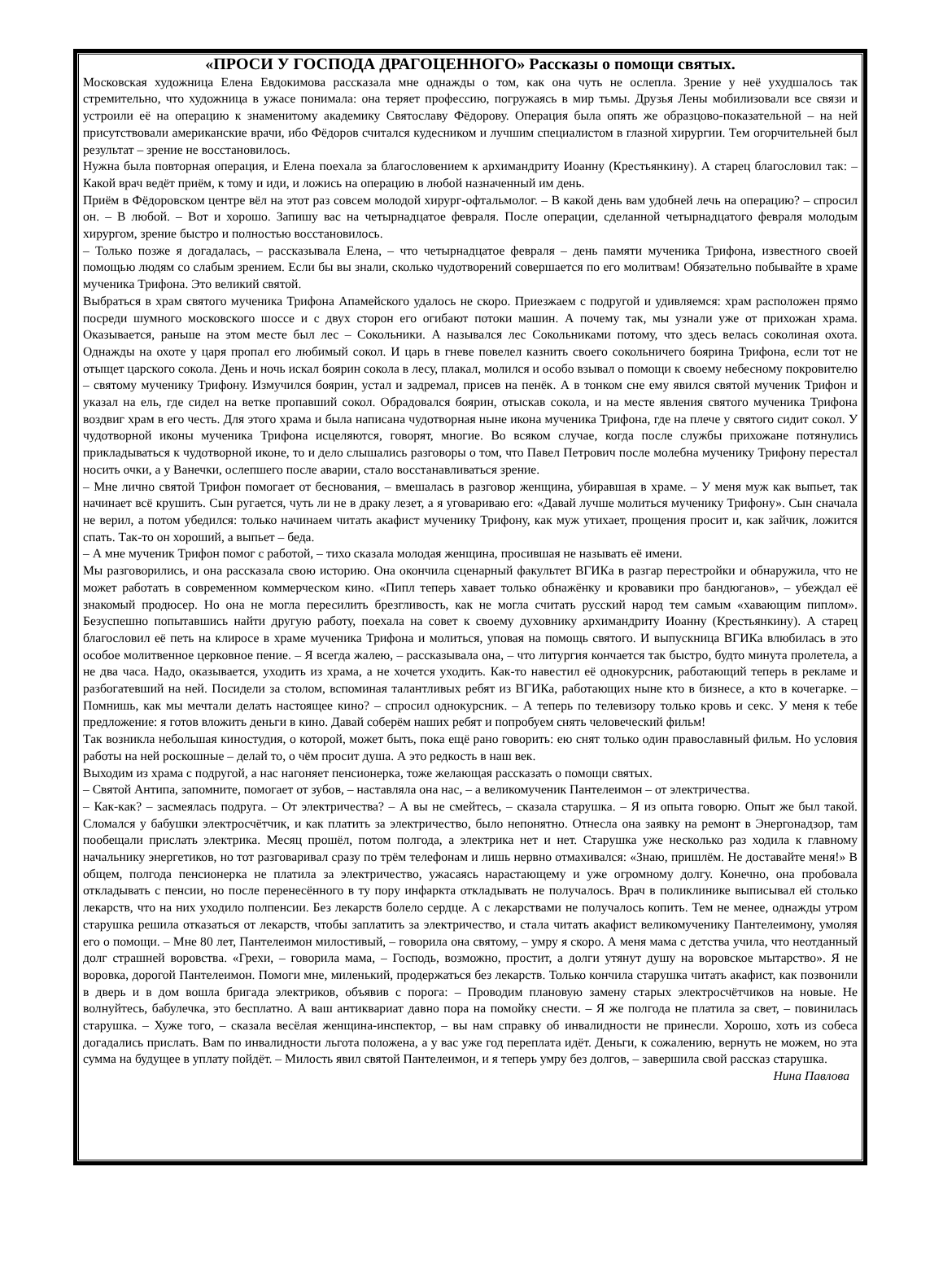«ПРОСИ У ГОСПОДА ДРАГОЦЕННОГО» Рассказы о помощи святых.
Московская художница Елена Евдокимова рассказала мне однажды о том, как она чуть не ослепла. Зрение у неё ухудшалось так стремительно, что художница в ужасе понимала: она теряет профессию, погружаясь в мир тьмы. Друзья Лены мобилизовали все связи и устроили её на операцию к знаменитому академику Святославу Фёдорову. Операция была опять же образцово-показательной – на ней присутствовали американские врачи, ибо Фёдоров считался кудесником и лучшим специалистом в глазной хирургии. Тем огорчительней был результат – зрение не восстановилось.
Нужна была повторная операция, и Елена поехала за благословением к архимандриту Иоанну (Крестьянкину). А старец благословил так: – Какой врач ведёт приём, к тому и иди, и ложись на операцию в любой назначенный им день.
Приём в Фёдоровском центре вёл на этот раз совсем молодой хирург-офтальмолог. – В какой день вам удобней лечь на операцию? – спросил он. – В любой. – Вот и хорошо. Запишу вас на четырнадцатое февраля. После операции, сделанной четырнадцатого февраля молодым хирургом, зрение быстро и полностью восстановилось.
– Только позже я догадалась, – рассказывала Елена, – что четырнадцатое февраля – день памяти мученика Трифона, известного своей помощью людям со слабым зрением. Если бы вы знали, сколько чудотворений совершается по его молитвам! Обязательно побывайте в храме мученика Трифона. Это великий святой.
Выбраться в храм святого мученика Трифона Апамейского удалось не скоро. Приезжаем с подругой и удивляемся: храм расположен прямо посреди шумного московского шоссе и с двух сторон его огибают потоки машин. А почему так, мы узнали уже от прихожан храма. Оказывается, раньше на этом месте был лес – Сокольники. А назывался лес Сокольниками потому, что здесь велась соколиная охота. Однажды на охоте у царя пропал его любимый сокол. И царь в гневе повелел казнить своего сокольничего боярина Трифона, если тот не отыщет царского сокола. День и ночь искал боярин сокола в лесу, плакал, молился и особо взывал о помощи к своему небесному покровителю – святому мученику Трифону. Измучился боярин, устал и задремал, присев на пенёк. А в тонком сне ему явился святой мученик Трифон и указал на ель, где сидел на ветке пропавший сокол. Обрадовался боярин, отыскав сокола, и на месте явления святого мученика Трифона воздвиг храм в его честь. Для этого храма и была написана чудотворная ныне икона мученика Трифона, где на плече у святого сидит сокол. У чудотворной иконы мученика Трифона исцеляются, говорят, многие. Во всяком случае, когда после службы прихожане потянулись прикладываться к чудотворной иконе, то и дело слышались разговоры о том, что Павел Петрович после молебна мученику Трифону перестал носить очки, а у Ванечки, ослепшего после аварии, стало восстанавливаться зрение.
– Мне лично святой Трифон помогает от беснования, – вмешалась в разговор женщина, убиравшая в храме. – У меня муж как выпьет, так начинает всё крушить. Сын ругается, чуть ли не в драку лезет, а я уговариваю его: «Давай лучше молиться мученику Трифону». Сын сначала не верил, а потом убедился: только начинаем читать акафист мученику Трифону, как муж утихает, прощения просит и, как зайчик, ложится спать. Так-то он хороший, а выпьет – беда.
– А мне мученик Трифон помог с работой, – тихо сказала молодая женщина, просившая не называть её имени.
Мы разговорились, и она рассказала свою историю. Она окончила сценарный факультет ВГИКа в разгар перестройки и обнаружила, что не может работать в современном коммерческом кино. «Пипл теперь хавает только обнажёнку и кровавики про бандюганов», – убеждал её знакомый продюсер. Но она не могла пересилить брезгливость, как не могла считать русский народ тем самым «хавающим пиплом». Безуспешно попытавшись найти другую работу, поехала на совет к своему духовнику архимандриту Иоанну (Крестьянкину). А старец благословил её петь на клиросе в храме мученика Трифона и молиться, уповая на помощь святого. И выпускница ВГИКа влюбилась в это особое молитвенное церковное пение. – Я всегда жалею, – рассказывала она, – что литургия кончается так быстро, будто минута пролетела, а не два часа. Надо, оказывается, уходить из храма, а не хочется уходить. Как-то навестил её однокурсник, работающий теперь в рекламе и разбогатевший на ней. Посидели за столом, вспоминая талантливых ребят из ВГИКа, работающих ныне кто в бизнесе, а кто в кочегарке. – Помнишь, как мы мечтали делать настоящее кино? – спросил однокурсник. – А теперь по телевизору только кровь и секс. У меня к тебе предложение: я готов вложить деньги в кино. Давай соберём наших ребят и попробуем снять человеческий фильм!
Так возникла небольшая киностудия, о которой, может быть, пока ещё рано говорить: ею снят только один православный фильм. Но условия работы на ней роскошные – делай то, о чём просит душа. А это редкость в наш век.
Выходим из храма с подругой, а нас нагоняет пенсионерка, тоже желающая рассказать о помощи святых.
– Святой Антипа, запомните, помогает от зубов, – наставляла она нас, – а великомученик Пантелеимон – от электричества.
– Как-как? – засмеялась подруга. – От электричества? – А вы не смейтесь, – сказала старушка. – Я из опыта говорю. Опыт же был такой. Сломался у бабушки электросчётчик, и как платить за электричество, было непонятно. Отнесла она заявку на ремонт в Энергонадзор, там пообещали прислать электрика. Месяц прошёл, потом полгода, а электрика нет и нет. Старушка уже несколько раз ходила к главному начальнику энергетиков, но тот разговаривал сразу по трём телефонам и лишь нервно отмахивался: «Знаю, пришлём. Не доставайте меня!» В общем, полгода пенсионерка не платила за электричество, ужасаясь нарастающему и уже огромному долгу. Конечно, она пробовала откладывать с пенсии, но после перенесённого в ту пору инфаркта откладывать не получалось. Врач в поликлинике выписывал ей столько лекарств, что на них уходило полпенсии. Без лекарств болело сердце. А с лекарствами не получалось копить. Тем не менее, однажды утром старушка решила отказаться от лекарств, чтобы заплатить за электричество, и стала читать акафист великомученику Пантелеимону, умоляя его о помощи. – Мне 80 лет, Пантелеимон милостивый, – говорила она святому, – умру я скоро. А меня мама с детства учила, что неотданный долг страшней воровства. «Грехи, – говорила мама, – Господь, возможно, простит, а долги утянут душу на воровское мытарство». Я не воровка, дорогой Пантелеимон. Помоги мне, миленький, продержаться без лекарств. Только кончила старушка читать акафист, как позвонили в дверь и в дом вошла бригада электриков, объявив с порога: – Проводим плановую замену старых электросчётчиков на новые. Не волнуйтесь, бабулечка, это бесплатно. А ваш антиквариат давно пора на помойку снести. – Я же полгода не платила за свет, – повинилась старушка. – Хуже того, – сказала весёлая женщина-инспектор, – вы нам справку об инвалидности не принесли. Хорошо, хоть из собеса догадались прислать. Вам по инвалидности льгота положена, а у вас уже год переплата идёт. Деньги, к сожалению, вернуть не можем, но эта сумма на будущее в уплату пойдёт. – Милость явил святой Пантелеимон, и я теперь умру без долгов, – завершила свой рассказ старушка. Нина Павлова